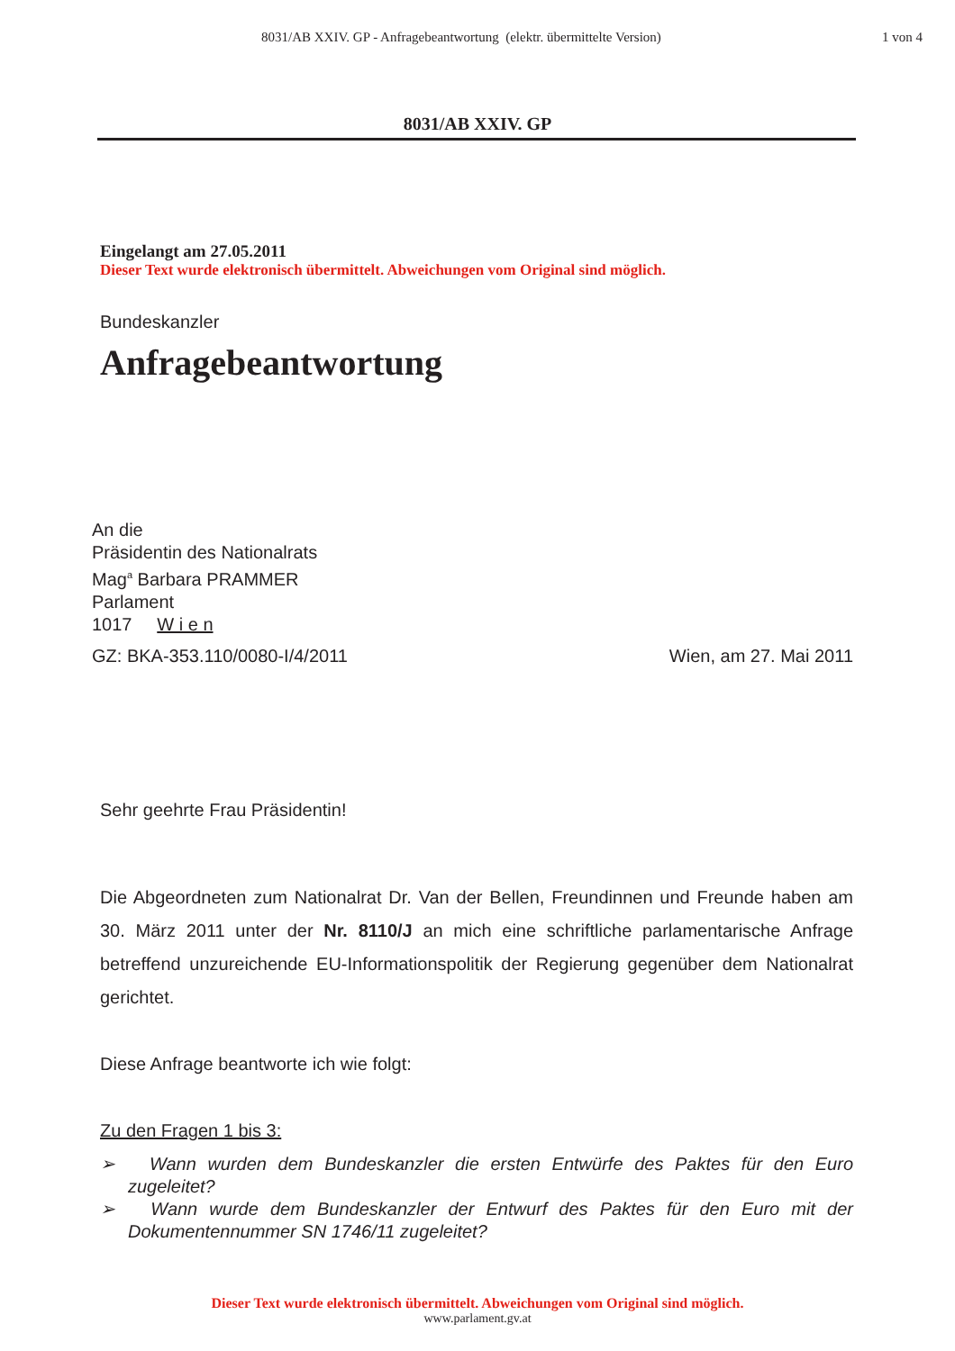8031/AB XXIV. GP - Anfragebeantwortung (elektr. übermittelte Version) 1 von 4
8031/AB XXIV. GP
Eingelangt am 27.05.2011
Dieser Text wurde elektronisch übermittelt. Abweichungen vom Original sind möglich.
Bundeskanzler
Anfragebeantwortung
An die
Präsidentin des Nationalrats
Mag<sup>a</sup> Barbara PRAMMER
Parlament
1017 W i e n
GZ: BKA-353.110/0080-I/4/2011 Wien, am 27. Mai 2011
Sehr geehrte Frau Präsidentin!
Die Abgeordneten zum Nationalrat Dr. Van der Bellen, Freundinnen und Freunde haben am 30. März 2011 unter der Nr. 8110/J an mich eine schriftliche parlamentarische Anfrage betreffend unzureichende EU-Informationspolitik der Regierung gegenüber dem Nationalrat gerichtet.
Diese Anfrage beantworte ich wie folgt:
Zu den Fragen 1 bis 3:
➢ Wann wurden dem Bundeskanzler die ersten Entwürfe des Paktes für den Euro zugeleitet?
➢ Wann wurde dem Bundeskanzler der Entwurf des Paktes für den Euro mit der Dokumentennummer SN 1746/11 zugeleitet?
Dieser Text wurde elektronisch übermittelt. Abweichungen vom Original sind möglich.
www.parlament.gv.at